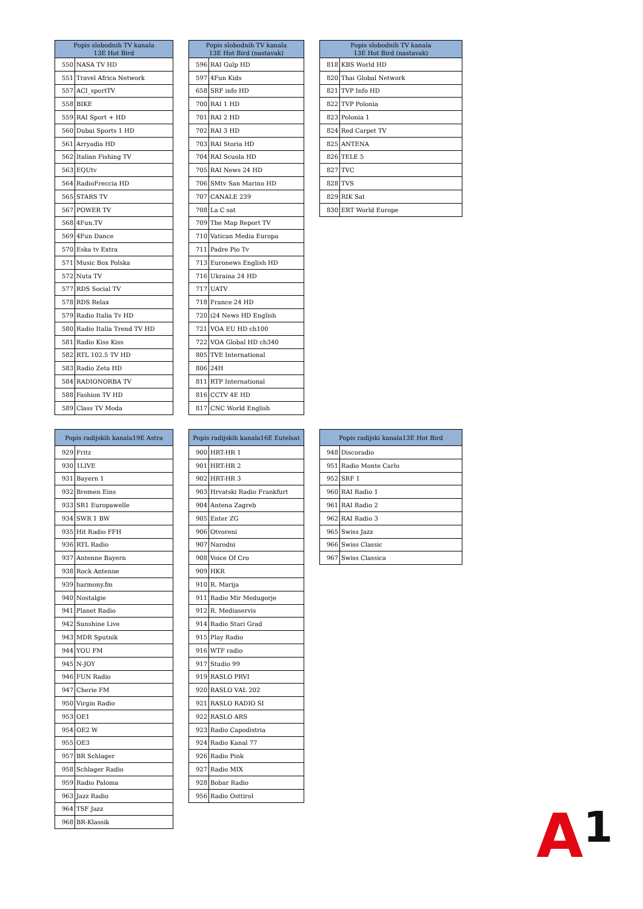| Popis slobodnih TV kanala 13E Hot Bird | |
| --- | --- |
| 550 | NASA TV HD |
| 551 | Travel Africa Network |
| 557 | ACI_sportTV |
| 558 | BIKE |
| 559 | RAI Sport + HD |
| 560 | Dubai Sports 1 HD |
| 561 | Arryadia HD |
| 562 | Italian Fishing TV |
| 563 | EQUtv |
| 564 | RadioFreccia HD |
| 565 | STARS TV |
| 567 | POWER TV |
| 568 | 4Fun.TV |
| 569 | 4Fun Dance |
| 570 | Eska tv Extra |
| 571 | Music Box Polska |
| 572 | Nuta TV |
| 577 | RDS Social TV |
| 578 | RDS Relax |
| 579 | Radio Italia Tv HD |
| 580 | Radio Italia Trend TV HD |
| 581 | Radio Kiss Kiss |
| 582 | RTL 102.5 TV HD |
| 583 | Radio Zeta HD |
| 584 | RADIONORBA TV |
| 588 | Fashion TV HD |
| 589 | Class TV Moda |
| Popis slobodnih TV kanala 13E Hot Bird (nastavak) | |
| --- | --- |
| 596 | RAI Gulp HD |
| 597 | 4Fun Kids |
| 658 | SRF info HD |
| 700 | RAI 1 HD |
| 701 | RAI 2 HD |
| 702 | RAI 3 HD |
| 703 | RAI Storia HD |
| 704 | RAI Scuola HD |
| 705 | RAI News 24 HD |
| 706 | SMtv San Marino HD |
| 707 | CANALE 239 |
| 708 | La C sat |
| 709 | The Map Report TV |
| 710 | Vatican Media Europa |
| 711 | Padre Pio Tv |
| 713 | Euronews English HD |
| 716 | Ukraina 24 HD |
| 717 | UATV |
| 718 | France 24 HD |
| 720 | i24 News HD English |
| 721 | VOA EU HD ch100 |
| 722 | VOA Global HD ch340 |
| 805 | TVE International |
| 806 | 24H |
| 811 | RTP International |
| 816 | CCTV 4E HD |
| 817 | CNC World English |
| Popis slobodnih TV kanala 13E Hot Bird (nastavak) | |
| --- | --- |
| 818 | KBS World HD |
| 820 | Thai Global Network |
| 821 | TVP Info HD |
| 822 | TVP Polonia |
| 823 | Polonia 1 |
| 824 | Red Carpet TV |
| 825 | ANTENA |
| 826 | TELE 5 |
| 827 | TVC |
| 828 | TVS |
| 829 | RIK Sat |
| 830 | ERT World Europe |
| Popis radijskih kanala19E Astra | |
| --- | --- |
| 929 | Fritz |
| 930 | 1LIVE |
| 931 | Bayern 1 |
| 932 | Bremen Eins |
| 933 | SR1 Europawelle |
| 934 | SWR 1 BW |
| 935 | Hit Radio FFH |
| 936 | RTL Radio |
| 937 | Antenne Bayern |
| 938 | Rock Antenne |
| 939 | harmony.fm |
| 940 | Nostalgie |
| 941 | Planet Radio |
| 942 | Sunshine Live |
| 943 | MDR Sputnik |
| 944 | YOU FM |
| 945 | N-JOY |
| 946 | FUN Radio |
| 947 | Cherie FM |
| 950 | Virgin Radio |
| 953 | OE1 |
| 954 | OE2 W |
| 955 | OE3 |
| 957 | BR Schlager |
| 958 | Schlager Radio |
| 959 | Radio Paloma |
| 963 | Jazz Radio |
| 964 | TSF Jazz |
| 968 | BR-Klassik |
| Popis radijskih kanala16E Eutelsat | |
| --- | --- |
| 900 | HRT-HR 1 |
| 901 | HRT-HR 2 |
| 902 | HRT-HR 3 |
| 903 | Hrvatski Radio Frankfurt |
| 904 | Antena Zagreb |
| 905 | Enter ZG |
| 906 | Otvoreni |
| 907 | Narodni |
| 908 | Voice Of Cro |
| 909 | HKR |
| 910 | R. Marija |
| 911 | Radio Mir Medugorje |
| 912 | R. Mediaservis |
| 914 | Radio Stari Grad |
| 915 | Play Radio |
| 916 | WTF radio |
| 917 | Studio 99 |
| 919 | RASLO PRVI |
| 920 | RASLO VAL 202 |
| 921 | RASLO RADIO SI |
| 922 | RASLO ARS |
| 923 | Radio Capodistria |
| 924 | Radio Kanal 77 |
| 926 | Radio Pink |
| 927 | Radio MIX |
| 928 | Bobar Radio |
| 956 | Radio Osttirol |
| Popis radijski kanala13E Hot Bird | |
| --- | --- |
| 948 | Discoradio |
| 951 | Radio Monte Carlo |
| 952 | SRF 1 |
| 960 | RAI Radio 1 |
| 961 | RAI Radio 2 |
| 962 | RAI Radio 3 |
| 965 | Swiss Jazz |
| 966 | Swiss Classic |
| 967 | Swiss Classica |
A1